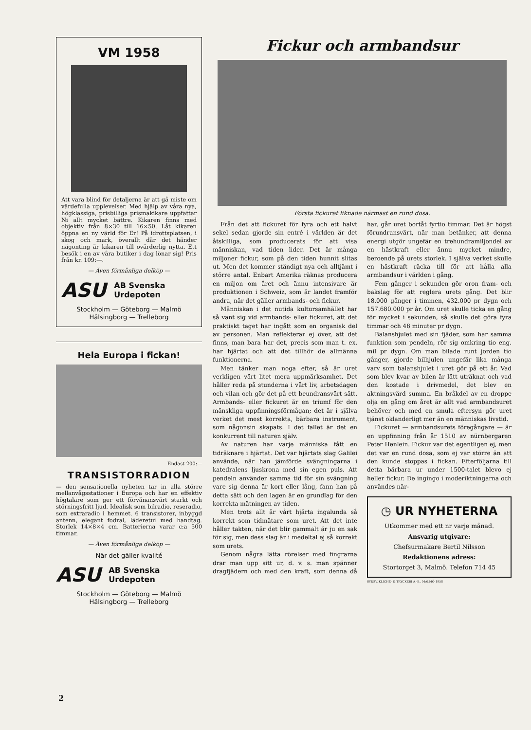VM 1958
Att vara blind för detaljerna är att gå miste om värdefulla upplevelser. Med hjälp av våra nya, högklassiga, prisbilliga prismakikare uppfattar Ni allt mycket bättre. Kikaren finns med objektiv från 8×30 till 16×50. Låt kikaren öppna en ny värld för Er! På idrottsplatsen, i skog och mark, överallt där det händer någonting är kikaren till ovärderlig nytta. Ett besök i en av våra butiker i dag lönar sig! Pris från kr. 109:—.
— Även förmånliga delköp —
ASU AB Svenska
Urdepoten
Stockholm — Göteborg — Malmö
Hälsingborg — Trelleborg
Hela Europa i fickan!
Endast 200:—
TRANSISTORRADION
— den sensationella nyheten tar in alla större mellanvågsstationer i Europa och har en effektiv högtalare som ger ett förvånansvärt starkt och störningsfritt ljud. Idealisk som bilradio, reseradio, som extraradio i hemmet. 6 transistorer, inbyggd antenn, elegant fodral, läderetui med handtag. Storlek 14×8×4 cm. Batterierna varar c:a 500 timmar.
— Även förmånliga delköp —
När det gäller kvalité
ASU AB Svenska
Urdepoten
Stockholm — Göteborg — Malmö
Hälsingborg — Trelleborg
Fickur och armbandsur
Första fickuret liknade närmast en rund dosa.
Från det att fickuret för fyra och ett halvt sekel sedan gjorde sin entré i världen är det åtskilliga, som producerats för att visa människan, vad tiden lider. Det är många miljoner fickur, som på den tiden hunnit slitas ut. Men det kommer ständigt nya och alltjämt i större antal. Enbart Amerika räknas producera en miljon om året och ännu intensivare är produktionen i Schweiz, som är landet framför andra, när det gäller armbands- och fickur.
Människan i det nutida kultursamhället har så vant sig vid armbands- eller fickuret, att det praktiskt taget har ingått som en organisk del av personen. Man reflekterar ej över, att det finns, man bara har det, precis som man t. ex. har hjärtat och att det tillhör de allmänna funktionerna.
Men tänker man noga efter, så är uret verkligen värt litet mera uppmärksamhet. Det håller reda på stunderna i vårt liv, arbetsdagen och vilan och gör det på ett beundransvärt sätt. Armbands- eller fickuret är en triumf för den mänskliga uppfinningsförmågan; det är i själva verket det mest korrekta, bärbara instrument, som någonsin skapats. I det fallet är det en konkurrent till naturen själv.
Av naturen har varje människa fått en tidräknare i hjärtat. Det var hjärtats slag Galilei använde, när han jämförde svängningarna i katedralens ljuskrona med sin egen puls. Att pendeln använder samma tid för sin svängning vare sig denna är kort eller lång, fann han på detta sätt och den lagen är en grundlag för den korrekta mätningen av tiden.
Men trots allt är vårt hjärta ingalunda så korrekt som tidmätare som uret. Att det inte håller takten, när det blir gammalt är ju en sak för sig, men dess slag är i medeltal ej så korrekt som urets.
Genom några lätta rörelser med fingrarna drar man upp sitt ur, d. v. s. man spänner dragfjädern och med den kraft, som denna då har, går uret bortåt fyrtio timmar. Det är högst förundransvärt, när man betänker, att denna energi utgör ungefär en trehundramiljondel av en hästkraft eller ännu mycket mindre, beroende på urets storlek. I själva verket skulle en hästkraft räcka till för att hålla alla armbandsur i världen i gång.
Fem gånger i sekunden gör oron fram- och bakslag för att reglera urets gång. Det blir 18.000 gånger i timmen, 432.000 pr dygn och 157.680.000 pr år. Om uret skulle ticka en gång för mycket i sekunden, så skulle det göra fyra timmar och 48 minuter pr dygn.
Balanshjulet med sin fjäder, som har samma funktion som pendeln, rör sig omkring tio eng. mil pr dygn. Om man bilade runt jorden tio gånger, gjorde bilhjulen ungefär lika många varv som balanshjulet i uret gör på ett år. Vad som blev kvar av bilen är lätt uträknat och vad den kostade i drivmedel, det blev en aktningsvärd summa. En bråkdel av en droppe olja en gång om året är allt vad armbandsuret behöver och med en smula eftersyn gör uret tjänst oklanderligt mer än en människas livstid.
Fickuret — armbandsurets föregångare — är en uppfinning från år 1510 av nürnbergaren Peter Henlein. Fickur var det egentligen ej, men det var en rund dosa, som ej var större än att den kunde stoppas i fickan. Efterföljarna till detta bärbara ur under 1500-talet blevo ej heller fickur. De ingingo i moderiktningarna och användes när-
◷ UR NYHETERNA
Utkommer med ett nr varje månad.
Ansvarig utgivare:
Chefsurmakare Bertil Nilsson
Redaktionens adress:
Stortorget 3, Malmö. Telefon 714 45
SYDSV. KLICHÉ- & TRYCKERI A.-B., MALMÖ 1958
2